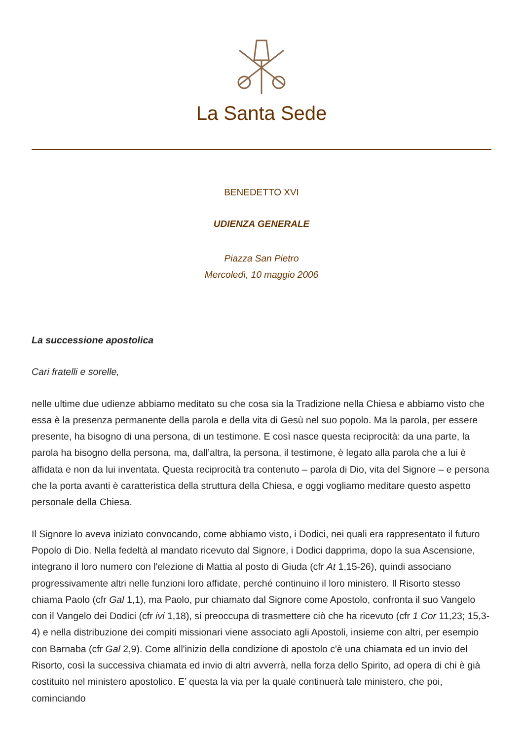La Santa Sede
BENEDETTO XVI
UDIENZA GENERALE
Piazza San Pietro
Mercoledì, 10 maggio 2006
La successione apostolica
Cari fratelli e sorelle,
nelle ultime due udienze abbiamo meditato su che cosa sia la Tradizione nella Chiesa e abbiamo visto che essa è la presenza permanente della parola e della vita di Gesù nel suo popolo. Ma la parola, per essere presente, ha bisogno di una persona, di un testimone. E così nasce questa reciprocità: da una parte, la parola ha bisogno della persona, ma, dall’altra, la persona, il testimone, è legato alla parola che a lui è affidata e non da lui inventata. Questa reciprocità tra contenuto – parola di Dio, vita del Signore – e persona che la porta avanti è caratteristica della struttura della Chiesa, e oggi vogliamo meditare questo aspetto personale della Chiesa.
Il Signore lo aveva iniziato convocando, come abbiamo visto, i Dodici, nei quali era rappresentato il futuro Popolo di Dio. Nella fedeltà al mandato ricevuto dal Signore, i Dodici dapprima, dopo la sua Ascensione, integrano il loro numero con l'elezione di Mattia al posto di Giuda (cfr At 1,15-26), quindi associano progressivamente altri nelle funzioni loro affidate, perché continuino il loro ministero. Il Risorto stesso chiama Paolo (cfr Gal 1,1), ma Paolo, pur chiamato dal Signore come Apostolo, confronta il suo Vangelo con il Vangelo dei Dodici (cfr ivi 1,18), si preoccupa di trasmettere ciò che ha ricevuto (cfr 1 Cor 11,23; 15,3-4) e nella distribuzione dei compiti missionari viene associato agli Apostoli, insieme con altri, per esempio con Barnaba (cfr Gal 2,9). Come all'inizio della condizione di apostolo c'è una chiamata ed un invio del Risorto, così la successiva chiamata ed invio di altri avverrà, nella forza dello Spirito, ad opera di chi è già costituito nel ministero apostolico. E’ questa la via per la quale continuerà tale ministero, che poi, cominciando